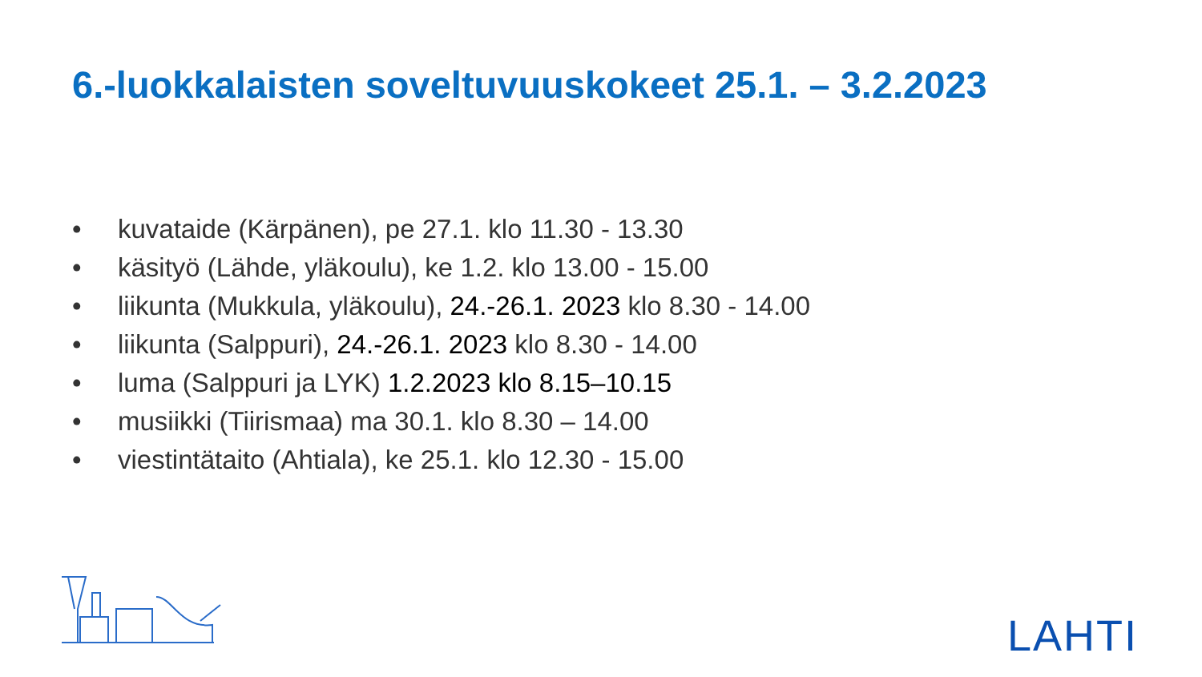6.-luokkalaisten soveltuvuuskokeet 25.1. – 3.2.2023
• kuvataide (Kärpänen), pe 27.1. klo 11.30 - 13.30
• käsityö (Lähde, yläkoulu), ke 1.2. klo 13.00 - 15.00
• liikunta (Mukkula, yläkoulu), 24.-26.1. 2023 klo 8.30 - 14.00
• liikunta (Salppuri), 24.-26.1. 2023 klo 8.30 - 14.00
• luma (Salppuri ja LYK) 1.2.2023 klo 8.15–10.15
• musiikki (Tiirismaa) ma 30.1. klo 8.30 – 14.00
• viestintätaito (Ahtiala), ke 25.1. klo 12.30 - 15.00
LAHTI